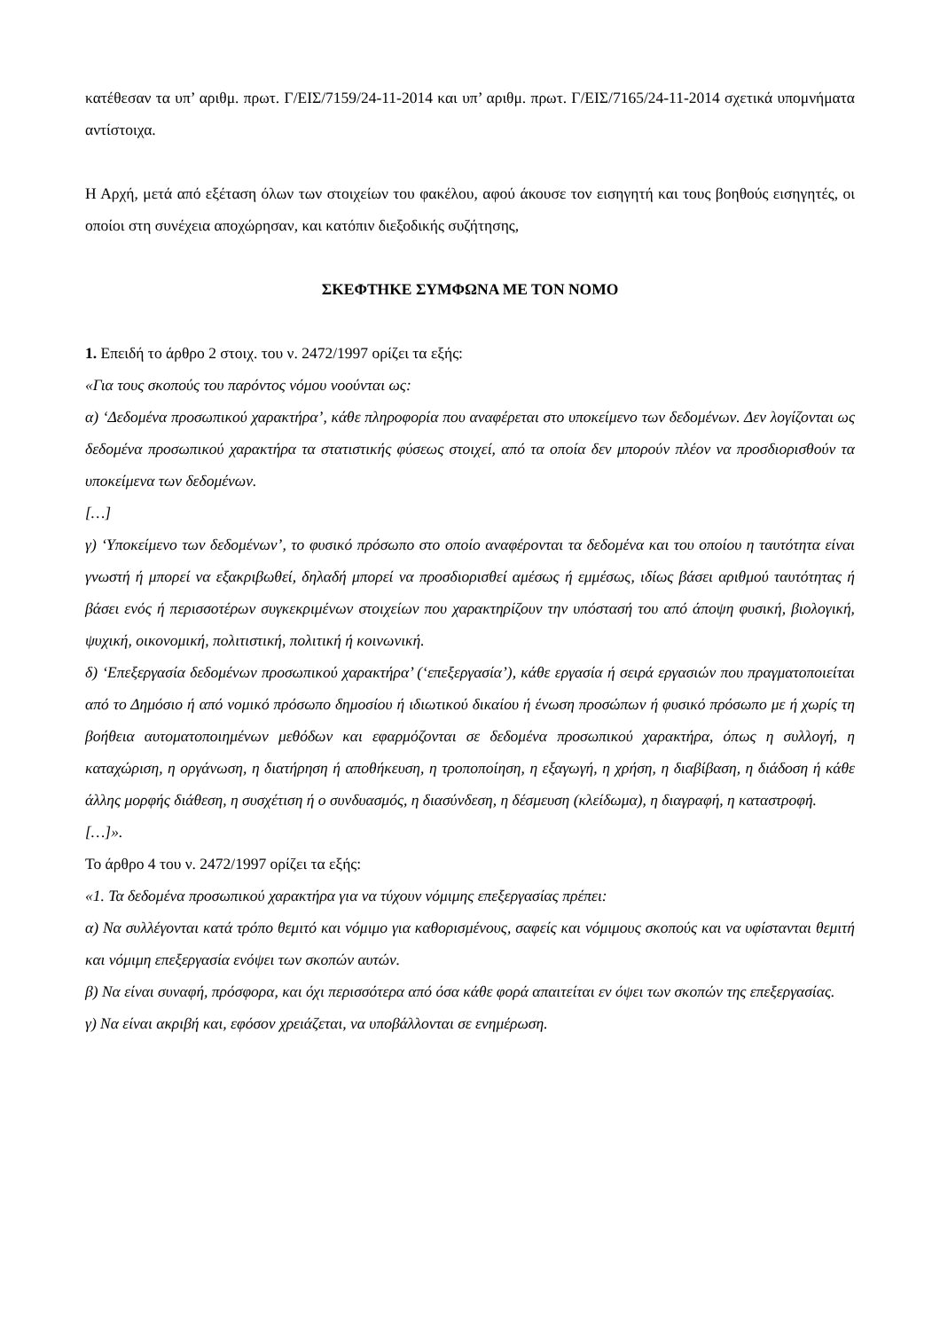κατέθεσαν τα υπ’ αριθμ. πρωτ. Γ/ΕΙΣ/7159/24-11-2014 και υπ’ αριθμ. πρωτ. Γ/ΕΙΣ/7165/24-11-2014 σχετικά υπομνήματα αντίστοιχα.
Η Αρχή, μετά από εξέταση όλων των στοιχείων του φακέλου, αφού άκουσε τον εισηγητή και τους βοηθούς εισηγητές, οι οποίοι στη συνέχεια αποχώρησαν, και κατόπιν διεξοδικής συζήτησης,
ΣΚΕΦΤΗΚΕ ΣΥΜΦΩΝΑ ΜΕ ΤΟΝ ΝΟΜΟ
1. Επειδή το άρθρο 2 στοιχ. του ν. 2472/1997 ορίζει τα εξής:
«Για τους σκοπούς του παρόντος νόμου νοούνται ως:
α) ‘Δεδομένα προσωπικού χαρακτήρα’, κάθε πληροφορία που αναφέρεται στο υποκείμενο των δεδομένων. Δεν λογίζονται ως δεδομένα προσωπικού χαρακτήρα τα στατιστικής φύσεως στοιχεί, από τα οποία δεν μπορούν πλέον να προσδιορισθούν τα υποκείμενα των δεδομένων.
[…]
γ) ‘Υποκείμενο των δεδομένων’, το φυσικό πρόσωπο στο οποίο αναφέρονται τα δεδομένα και του οποίου η ταυτότητα είναι γνωστή ή μπορεί να εξακριβωθεί, δηλαδή μπορεί να προσδιορισθεί αμέσως ή εμμέσως, ιδίως βάσει αριθμού ταυτότητας ή βάσει ενός ή περισσοτέρων συγκεκριμένων στοιχείων που χαρακτηρίζουν την υπόστασή του από άποψη φυσική, βιολογική, ψυχική, οικονομική, πολιτιστική, πολιτική ή κοινωνική.
δ) ‘Επεξεργασία δεδομένων προσωπικού χαρακτήρα’ (‘επεξεργασία’), κάθε εργασία ή σειρά εργασιών που πραγματοποιείται από το Δημόσιο ή από νομικό πρόσωπο δημοσίου ή ιδιωτικού δικαίου ή ένωση προσώπων ή φυσικό πρόσωπο με ή χωρίς τη βοήθεια αυτοματοποιημένων μεθόδων και εφαρμόζονται σε δεδομένα προσωπικού χαρακτήρα, όπως η συλλογή, η καταχώριση, η οργάνωση, η διατήρηση ή αποθήκευση, η τροποποίηση, η εξαγωγή, η χρήση, η διαβίβαση, η διάδοση ή κάθε άλλης μορφής διάθεση, η συσχέτιση ή ο συνδυασμός, η διασύνδεση, η δέσμευση (κλείδωμα), η διαγραφή, η καταστροφή.
[…]».
Το άρθρο 4 του ν. 2472/1997 ορίζει τα εξής:
«1. Τα δεδομένα προσωπικού χαρακτήρα για να τύχουν νόμιμης επεξεργασίας πρέπει:
α) Να συλλέγονται κατά τρόπο θεμιτό και νόμιμο για καθορισμένους, σαφείς και νόμιμους σκοπούς και να υφίστανται θεμιτή και νόμιμη επεξεργασία ενόψει των σκοπών αυτών.
β) Να είναι συναφή, πρόσφορα, και όχι περισσότερα από όσα κάθε φορά απαιτείται εν όψει των σκοπών της επεξεργασίας.
γ) Να είναι ακριβή και, εφόσον χρειάζεται, να υποβάλλονται σε ενημέρωση.